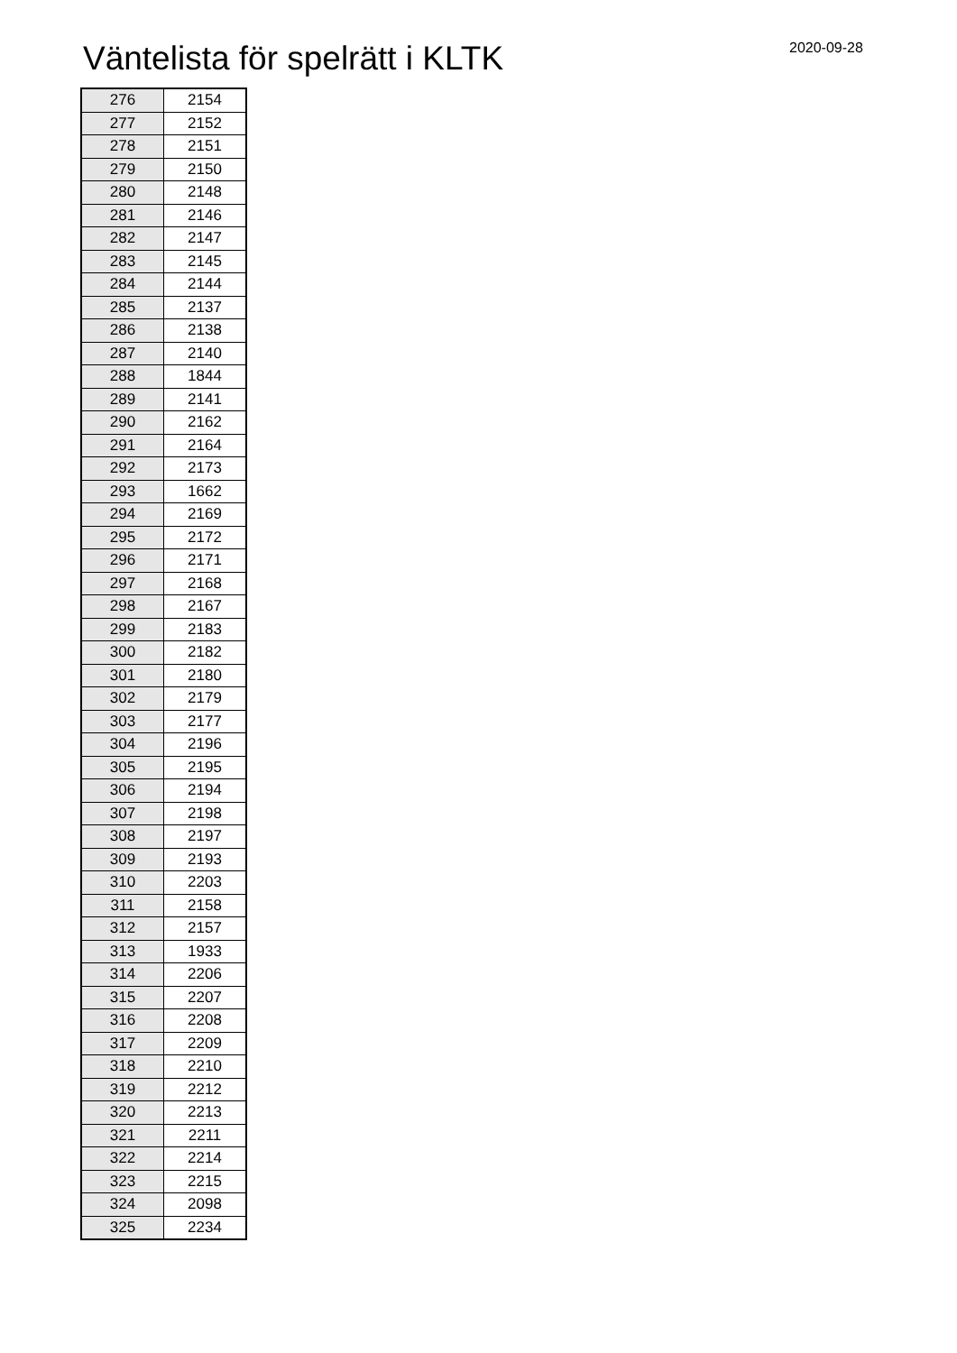Väntelista för spelrätt i KLTK 2020-09-28
| 276 | 2154 |
| 277 | 2152 |
| 278 | 2151 |
| 279 | 2150 |
| 280 | 2148 |
| 281 | 2146 |
| 282 | 2147 |
| 283 | 2145 |
| 284 | 2144 |
| 285 | 2137 |
| 286 | 2138 |
| 287 | 2140 |
| 288 | 1844 |
| 289 | 2141 |
| 290 | 2162 |
| 291 | 2164 |
| 292 | 2173 |
| 293 | 1662 |
| 294 | 2169 |
| 295 | 2172 |
| 296 | 2171 |
| 297 | 2168 |
| 298 | 2167 |
| 299 | 2183 |
| 300 | 2182 |
| 301 | 2180 |
| 302 | 2179 |
| 303 | 2177 |
| 304 | 2196 |
| 305 | 2195 |
| 306 | 2194 |
| 307 | 2198 |
| 308 | 2197 |
| 309 | 2193 |
| 310 | 2203 |
| 311 | 2158 |
| 312 | 2157 |
| 313 | 1933 |
| 314 | 2206 |
| 315 | 2207 |
| 316 | 2208 |
| 317 | 2209 |
| 318 | 2210 |
| 319 | 2212 |
| 320 | 2213 |
| 321 | 2211 |
| 322 | 2214 |
| 323 | 2215 |
| 324 | 2098 |
| 325 | 2234 |